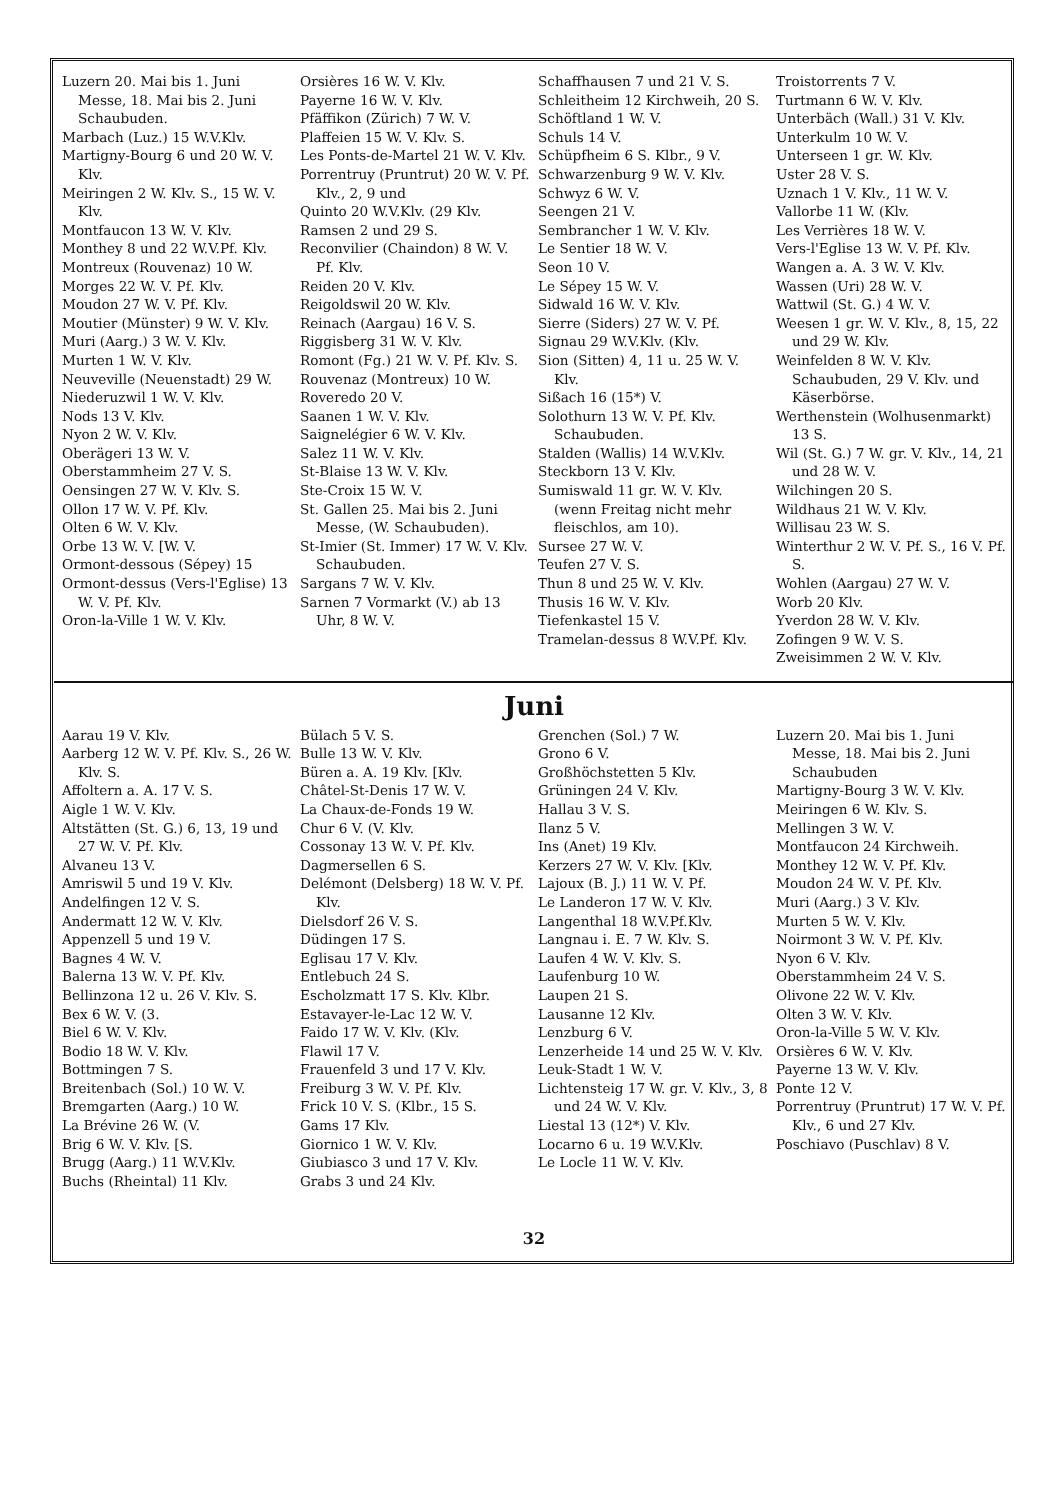Luzern 20. Mai bis 1. Juni Messe, 18. Mai bis 2. Juni Schaubuden.
Marbach (Luz.) 15 W.V.Klv.
Martigny-Bourg 6 und 20 W. V. Klv.
Meiringen 2 W. Klv. S., 15 W. V. Klv.
Montfaucon 13 W. V. Klv.
Monthey 8 und 22 W.V.Pf. Klv.
Montreux (Rouvenaz) 10 W.
Morges 22 W. V. Pf. Klv.
Moudon 27 W. V. Pf. Klv.
Moutier (Münster) 9 W. V. Klv.
Muri (Aarg.) 3 W. V. Klv.
Murten 1 W. V. Klv.
Neuveville (Neuenstadt) 29 W.
Niederuzwil 1 W. V. Klv.
Nods 13 V. Klv.
Nyon 2 W. V. Klv.
Oberägeri 13 W. V.
Oberstammheim 27 V. S.
Oensingen 27 W. V. Klv. S.
Ollon 17 W. V. Pf. Klv.
Olten 6 W. V. Klv.
Orbe 13 W. V. [W. V.
Ormont-dessous (Sépey) 15
Ormont-dessus (Vers-l'Eglise) 13 W. V. Pf. Klv.
Oron-la-Ville 1 W. V. Klv.
Orsières 16 W. V. Klv.
Payerne 16 W. V. Klv.
Pfäffikon (Zürich) 7 W. V.
Plaffeien 15 W. V. Klv. S.
Les Ponts-de-Martel 21 W. V. Klv.
Porrentruy (Pruntrut) 20 W. V. Pf. Klv., 2, 9 und
Quinto 20 W.V.Klv. (29 Klv.
Ramsen 2 und 29 S.
Reconvilier (Chaindon) 8 W. V. Pf. Klv.
Reiden 20 V. Klv.
Reigoldswil 20 W. Klv.
Reinach (Aargau) 16 V. S.
Riggisberg 31 W. V. Klv.
Romont (Fg.) 21 W. V. Pf. Klv. S.
Rouvenaz (Montreux) 10 W.
Roveredo 20 V.
Saanen 1 W. V. Klv.
Saignelégier 6 W. V. Klv.
Salez 11 W. V. Klv.
St-Blaise 13 W. V. Klv.
Ste-Croix 15 W. V.
St. Gallen 25. Mai bis 2. Juni Messe, (W. Schaubuden).
St-Imier (St. Immer) 17 W. V. Klv. Schaubuden.
Sargans 7 W. V. Klv.
Sarnen 7 Vormarkt (V.) ab 13 Uhr, 8 W. V.
Schaffhausen 7 und 21 V. S.
Schleitheim 12 Kirchweih, 20 S.
Schöftland 1 W. V.
Schuls 14 V.
Schüpfheim 6 S. Klbr., 9 V.
Schwarzenburg 9 W. V. Klv.
Schwyz 6 W. V.
Seengen 21 V.
Sembrancher 1 W. V. Klv.
Le Sentier 18 W. V.
Seon 10 V.
Le Sépey 15 W. V.
Sidwald 16 W. V. Klv.
Sierre (Siders) 27 W. V. Pf.
Signau 29 W.V.Klv. (Klv.
Sion (Sitten) 4, 11 u. 25 W. V. Klv.
Sißach 16 (15*) V.
Solothurn 13 W. V. Pf. Klv. Schaubuden.
Stalden (Wallis) 14 W.V.Klv.
Steckborn 13 V. Klv.
Sumiswald 11 gr. W. V. Klv. (wenn Freitag nicht mehr fleischlos, am 10).
Sursee 27 W. V.
Teufen 27 V. S.
Thun 8 und 25 W. V. Klv.
Thusis 16 W. V. Klv.
Tiefenkastel 15 V.
Tramelan-dessus 8 W.V.Pf. Klv.
Troistorrents 7 V.
Turtmann 6 W. V. Klv.
Unterbäch (Wall.) 31 V. Klv.
Unterkulm 10 W. V.
Unterseen 1 gr. W. Klv.
Uster 28 V. S.
Uznach 1 V. Klv., 11 W. V.
Vallorbe 11 W. (Klv.
Les Verrières 18 W. V.
Vers-l'Eglise 13 W. V. Pf. Klv.
Wangen a. A. 3 W. V. Klv.
Wassen (Uri) 28 W. V.
Wattwil (St. G.) 4 W. V.
Weesen 1 gr. W. V. Klv., 8, 15, 22 und 29 W. Klv.
Weinfelden 8 W. V. Klv. Schaubuden, 29 V. Klv. und Käserbörse.
Werthenstein (Wolhusenmarkt) 13 S.
Wil (St. G.) 7 W. gr. V. Klv., 14, 21 und 28 W. V.
Wilchingen 20 S.
Wildhaus 21 W. V. Klv.
Willisau 23 W. S.
Winterthur 2 W. V. Pf. S., 16 V. Pf. S.
Wohlen (Aargau) 27 W. V.
Worb 20 Klv.
Yverdon 28 W. V. Klv.
Zofingen 9 W. V. S.
Zweisimmen 2 W. V. Klv.
Juni
Aarau 19 V. Klv.
Aarberg 12 W. V. Pf. Klv. S., 26 W. Klv. S.
Affoltern a. A. 17 V. S.
Aigle 1 W. V. Klv.
Altstätten (St. G.) 6, 13, 19 und 27 W. V. Pf. Klv.
Alvaneu 13 V.
Amriswil 5 und 19 V. Klv.
Andelfingen 12 V. S.
Andermatt 12 W. V. Klv.
Appenzell 5 und 19 V.
Bagnes 4 W. V.
Balerna 13 W. V. Pf. Klv.
Bellinzona 12 u. 26 V. Klv. S.
Bex 6 W. V. (3.
Biel 6 W. V. Klv.
Bodio 18 W. V. Klv.
Bottmingen 7 S.
Breitenbach (Sol.) 10 W. V.
Bremgarten (Aarg.) 10 W.
La Brévine 26 W. (V.
Brig 6 W. V. Klv. [S.
Brugg (Aarg.) 11 W.V.Klv.
Buchs (Rheintal) 11 Klv.
Bülach 5 V. S.
Bulle 13 W. V. Klv.
Büren a. A. 19 Klv. [Klv.
Châtel-St-Denis 17 W. V.
La Chaux-de-Fonds 19 W.
Chur 6 V. (V. Klv.
Cossonay 13 W. V. Pf. Klv.
Dagmersellen 6 S.
Delémont (Delsberg) 18 W. V. Pf. Klv.
Dielsdorf 26 V. S.
Düdingen 17 S.
Eglisau 17 V. Klv.
Entlebuch 24 S.
Escholzmatt 17 S. Klv. Klbr.
Estavayer-le-Lac 12 W. V.
Faido 17 W. V. Klv. (Klv.
Flawil 17 V.
Frauenfeld 3 und 17 V. Klv.
Freiburg 3 W. V. Pf. Klv.
Frick 10 V. S. (Klbr., 15 S.
Gams 17 Klv.
Giornico 1 W. V. Klv.
Giubiasco 3 und 17 V. Klv.
Grabs 3 und 24 Klv.
Grenchen (Sol.) 7 W.
Grono 6 V.
Großhöchstetten 5 Klv.
Grüningen 24 V. Klv.
Hallau 3 V. S.
Ilanz 5 V.
Ins (Anet) 19 Klv.
Kerzers 27 W. V. Klv. [Klv.
Lajoux (B. J.) 11 W. V. Pf.
Le Landeron 17 W. V. Klv.
Langenthal 18 W.V.Pf.Klv.
Langnau i. E. 7 W. Klv. S.
Laufen 4 W. V. Klv. S.
Laufenburg 10 W.
Laupen 21 S.
Lausanne 12 Klv.
Lenzburg 6 V.
Lenzerheide 14 und 25 W. V. Klv.
Leuk-Stadt 1 W. V.
Lichtensteig 17 W. gr. V. Klv., 3, 8 und 24 W. V. Klv.
Liestal 13 (12*) V. Klv.
Locarno 6 u. 19 W.V.Klv.
Le Locle 11 W. V. Klv.
Luzern 20. Mai bis 1. Juni Messe, 18. Mai bis 2. Juni Schaubuden
Martigny-Bourg 3 W. V. Klv.
Meiringen 6 W. Klv. S.
Mellingen 3 W. V.
Montfaucon 24 Kirchweih.
Monthey 12 W. V. Pf. Klv.
Moudon 24 W. V. Pf. Klv.
Muri (Aarg.) 3 V. Klv.
Murten 5 W. V. Klv.
Noirmont 3 W. V. Pf. Klv.
Nyon 6 V. Klv.
Oberstammheim 24 V. S.
Olivone 22 W. V. Klv.
Olten 3 W. V. Klv.
Oron-la-Ville 5 W. V. Klv.
Orsières 6 W. V. Klv.
Payerne 13 W. V. Klv.
Ponte 12 V.
Porrentruy (Pruntrut) 17 W. V. Pf. Klv., 6 und 27 Klv.
Poschiavo (Puschlav) 8 V.
32